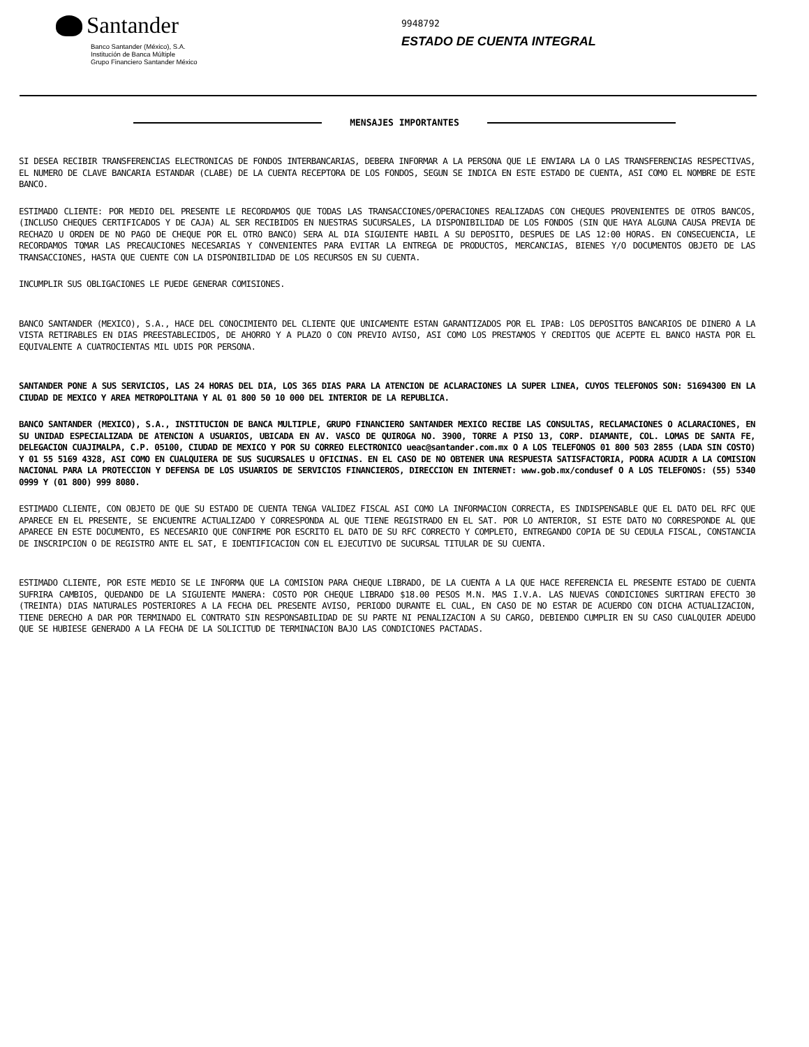Santander
Banco Santander (México), S.A.
Institución de Banca Múltiple
Grupo Financiero Santander México
9948792
ESTADO DE CUENTA INTEGRAL
MENSAJES IMPORTANTES
SI DESEA RECIBIR TRANSFERENCIAS ELECTRONICAS DE FONDOS INTERBANCARIAS, DEBERA INFORMAR A LA PERSONA QUE LE ENVIARA LA O LAS TRANSFERENCIAS RESPECTIVAS, EL NUMERO DE CLAVE BANCARIA ESTANDAR (CLABE) DE LA CUENTA RECEPTORA DE LOS FONDOS, SEGUN SE INDICA EN ESTE ESTADO DE CUENTA, ASI COMO EL NOMBRE DE ESTE BANCO.
ESTIMADO CLIENTE: POR MEDIO DEL PRESENTE LE RECORDAMOS QUE TODAS LAS TRANSACCIONES/OPERACIONES REALIZADAS CON CHEQUES PROVENIENTES DE OTROS BANCOS, (INCLUSO CHEQUES CERTIFICADOS Y DE CAJA) AL SER RECIBIDOS EN NUESTRAS SUCURSALES, LA DISPONIBILIDAD DE LOS FONDOS (SIN QUE HAYA ALGUNA CAUSA PREVIA DE RECHAZO U ORDEN DE NO PAGO DE CHEQUE POR EL OTRO BANCO) SERA AL DIA SIGUIENTE HABIL A SU DEPOSITO, DESPUES DE LAS 12:00 HORAS. EN CONSECUENCIA, LE RECORDAMOS TOMAR LAS PRECAUCIONES NECESARIAS Y CONVENIENTES PARA EVITAR LA ENTREGA DE PRODUCTOS, MERCANCIAS, BIENES Y/O DOCUMENTOS OBJETO DE LAS TRANSACCIONES, HASTA QUE CUENTE CON LA DISPONIBILIDAD DE LOS RECURSOS EN SU CUENTA.
INCUMPLIR SUS OBLIGACIONES LE PUEDE GENERAR COMISIONES.
BANCO SANTANDER (MEXICO), S.A., HACE DEL CONOCIMIENTO DEL CLIENTE QUE UNICAMENTE ESTAN GARANTIZADOS POR EL IPAB: LOS DEPOSITOS BANCARIOS DE DINERO A LA VISTA RETIRABLES EN DIAS PREESTABLECIDOS, DE AHORRO Y A PLAZO O CON PREVIO AVISO, ASI COMO LOS PRESTAMOS Y CREDITOS QUE ACEPTE EL BANCO HASTA POR EL EQUIVALENTE A CUATROCIENTAS MIL UDIS POR PERSONA.
SANTANDER PONE A SUS SERVICIOS, LAS 24 HORAS DEL DIA, LOS 365 DIAS PARA LA ATENCION DE ACLARACIONES LA SUPER LINEA, CUYOS TELEFONOS SON: 51694300 EN LA CIUDAD DE MEXICO Y AREA METROPOLITANA Y AL 01 800 50 10 000 DEL INTERIOR DE LA REPUBLICA.
BANCO SANTANDER (MEXICO), S.A., INSTITUCION DE BANCA MULTIPLE, GRUPO FINANCIERO SANTANDER MEXICO RECIBE LAS CONSULTAS, RECLAMACIONES O ACLARACIONES, EN SU UNIDAD ESPECIALIZADA DE ATENCION A USUARIOS, UBICADA EN AV. VASCO DE QUIROGA NO. 3900, TORRE A PISO 13, CORP. DIAMANTE, COL. LOMAS DE SANTA FE, DELEGACION CUAJIMALPA, C.P. 05100, CIUDAD DE MEXICO Y POR SU CORREO ELECTRONICO ueac@santander.com.mx O A LOS TELEFONOS 01 800 503 2855 (LADA SIN COSTO) Y 01 55 5169 4328, ASI COMO EN CUALQUIERA DE SUS SUCURSALES U OFICINAS. EN EL CASO DE NO OBTENER UNA RESPUESTA SATISFACTORIA, PODRA ACUDIR A LA COMISION NACIONAL PARA LA PROTECCION Y DEFENSA DE LOS USUARIOS DE SERVICIOS FINANCIEROS, DIRECCION EN INTERNET: www.gob.mx/condusef O A LOS TELEFONOS: (55) 5340 0999 Y (01 800) 999 8080.
ESTIMADO CLIENTE, CON OBJETO DE QUE SU ESTADO DE CUENTA TENGA VALIDEZ FISCAL ASI COMO LA INFORMACION CORRECTA, ES INDISPENSABLE QUE EL DATO DEL RFC QUE APARECE EN EL PRESENTE, SE ENCUENTRE ACTUALIZADO Y CORRESPONDA AL QUE TIENE REGISTRADO EN EL SAT. POR LO ANTERIOR, SI ESTE DATO NO CORRESPONDE AL QUE APARECE EN ESTE DOCUMENTO, ES NECESARIO QUE CONFIRME POR ESCRITO EL DATO DE SU RFC CORRECTO Y COMPLETO, ENTREGANDO COPIA DE SU CEDULA FISCAL, CONSTANCIA DE INSCRIPCION O DE REGISTRO ANTE EL SAT, E IDENTIFICACION CON EL EJECUTIVO DE SUCURSAL TITULAR DE SU CUENTA.
ESTIMADO CLIENTE, POR ESTE MEDIO SE LE INFORMA QUE LA COMISION PARA CHEQUE LIBRADO, DE LA CUENTA A LA QUE HACE REFERENCIA EL PRESENTE ESTADO DE CUENTA SUFRIRA CAMBIOS, QUEDANDO DE LA SIGUIENTE MANERA: COSTO POR CHEQUE LIBRADO $18.00 PESOS M.N. MAS I.V.A. LAS NUEVAS CONDICIONES SURTIRAN EFECTO 30 (TREINTA) DIAS NATURALES POSTERIORES A LA FECHA DEL PRESENTE AVISO, PERIODO DURANTE EL CUAL, EN CASO DE NO ESTAR DE ACUERDO CON DICHA ACTUALIZACION, TIENE DERECHO A DAR POR TERMINADO EL CONTRATO SIN RESPONSABILIDAD DE SU PARTE NI PENALIZACION A SU CARGO, DEBIENDO CUMPLIR EN SU CASO CUALQUIER ADEUDO QUE SE HUBIESE GENERADO A LA FECHA DE LA SOLICITUD DE TERMINACION BAJO LAS CONDICIONES PACTADAS.